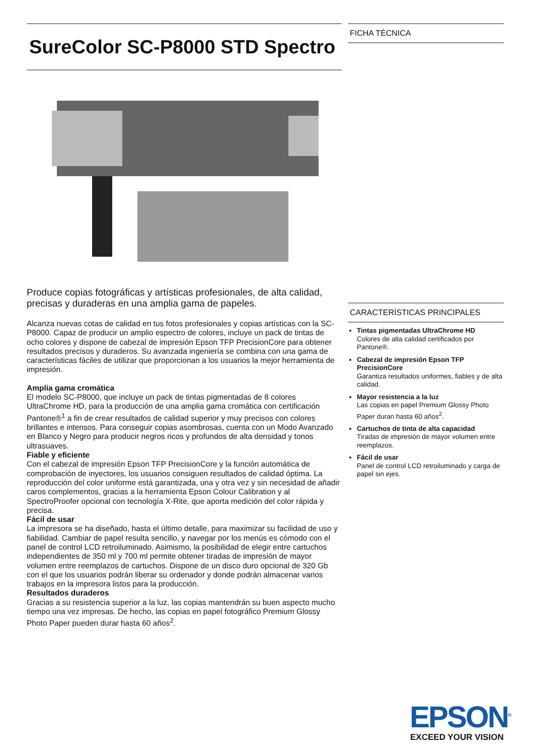SureColor SC-P8000 STD Spectro
Produce copias fotográficas y artísticas profesionales, de alta calidad, precisas y duraderas en una amplia gama de papeles.
Alcanza nuevas cotas de calidad en tus fotos profesionales y copias artísticas con la SC-P8000. Capaz de producir un amplio espectro de colores, incluye un pack de tintas de ocho colores y dispone de cabezal de impresión Epson TFP PrecisionCore para obtener resultados precisos y duraderos. Su avanzada ingeniería se combina con una gama de características fáciles de utilizar que proporcionan a los usuarios la mejor herramienta de impresión.
Amplia gama cromática
El modelo SC-P8000, que incluye un pack de tintas pigmentadas de 8 colores UltraChrome HD, para la producción de una amplia gama cromática con certificación Pantone®<sup>1</sup> a fin de crear resultados de calidad superior y muy precisos con colores brillantes e intensos. Para conseguir copias asombrosas, cuenta con un Modo Avanzado en Blanco y Negro para producir negros ricos y profundos de alta densidad y tonos ultrasuaves.
Fiable y eficiente
Con el cabezal de impresión Epson TFP PrecisionCore y la función automática de comprobación de inyectores, los usuarios consiguen resultados de calidad óptima. La reproducción del color uniforme está garantizada, una y otra vez y sin necesidad de añadir caros complementos, gracias a la herramienta Epson Colour Calibration y al SpectroProofer opcional con tecnología X-Rite, que aporta medición del color rápida y precisa.
Fácil de usar
La impresora se ha diseñado, hasta el último detalle, para maximizar su facilidad de uso y fiabilidad. Cambiar de papel resulta sencillo, y navegar por los menús es cómodo con el panel de control LCD retroiluminado. Asimismo, la posibilidad de elegir entre cartuchos independientes de 350 ml y 700 ml permite obtener tiradas de impresión de mayor volumen entre reemplazos de cartuchos. Dispone de un disco duro opcional de 320 Gb con el que los usuarios podrán liberar su ordenador y donde podrán almacenar varios trabajos en la impresora listos para la producción.
Resultados duraderos
Gracias a su resistencia superior a la luz, las copias mantendrán su buen aspecto mucho tiempo una vez impresas. De hecho, las copias en papel fotográfico Premium Glossy Photo Paper pueden durar hasta 60 años<sup>2</sup>.
FICHA TÉCNICA
CARACTERÍSTICAS PRINCIPALES
Tintas pigmentadas UltraChrome HD
Colores de alta calidad certificados por Pantone®.
Cabezal de impresión Epson TFP PrecisionCore
Garantiza resultados uniformes, fiables y de alta calidad.
Mayor resistencia a la luz
Las copias en papel Premium Glossy Photo Paper duran hasta 60 años<sup>2</sup>.
Cartuchos de tinta de alta capacidad
Tiradas de impresión de mayor volumen entre reemplazos.
Fácil de usar
Panel de control LCD retroiluminado y carga de papel sin ejes.
EPSON<sup>®</sup>
EXCEED YOUR VISION